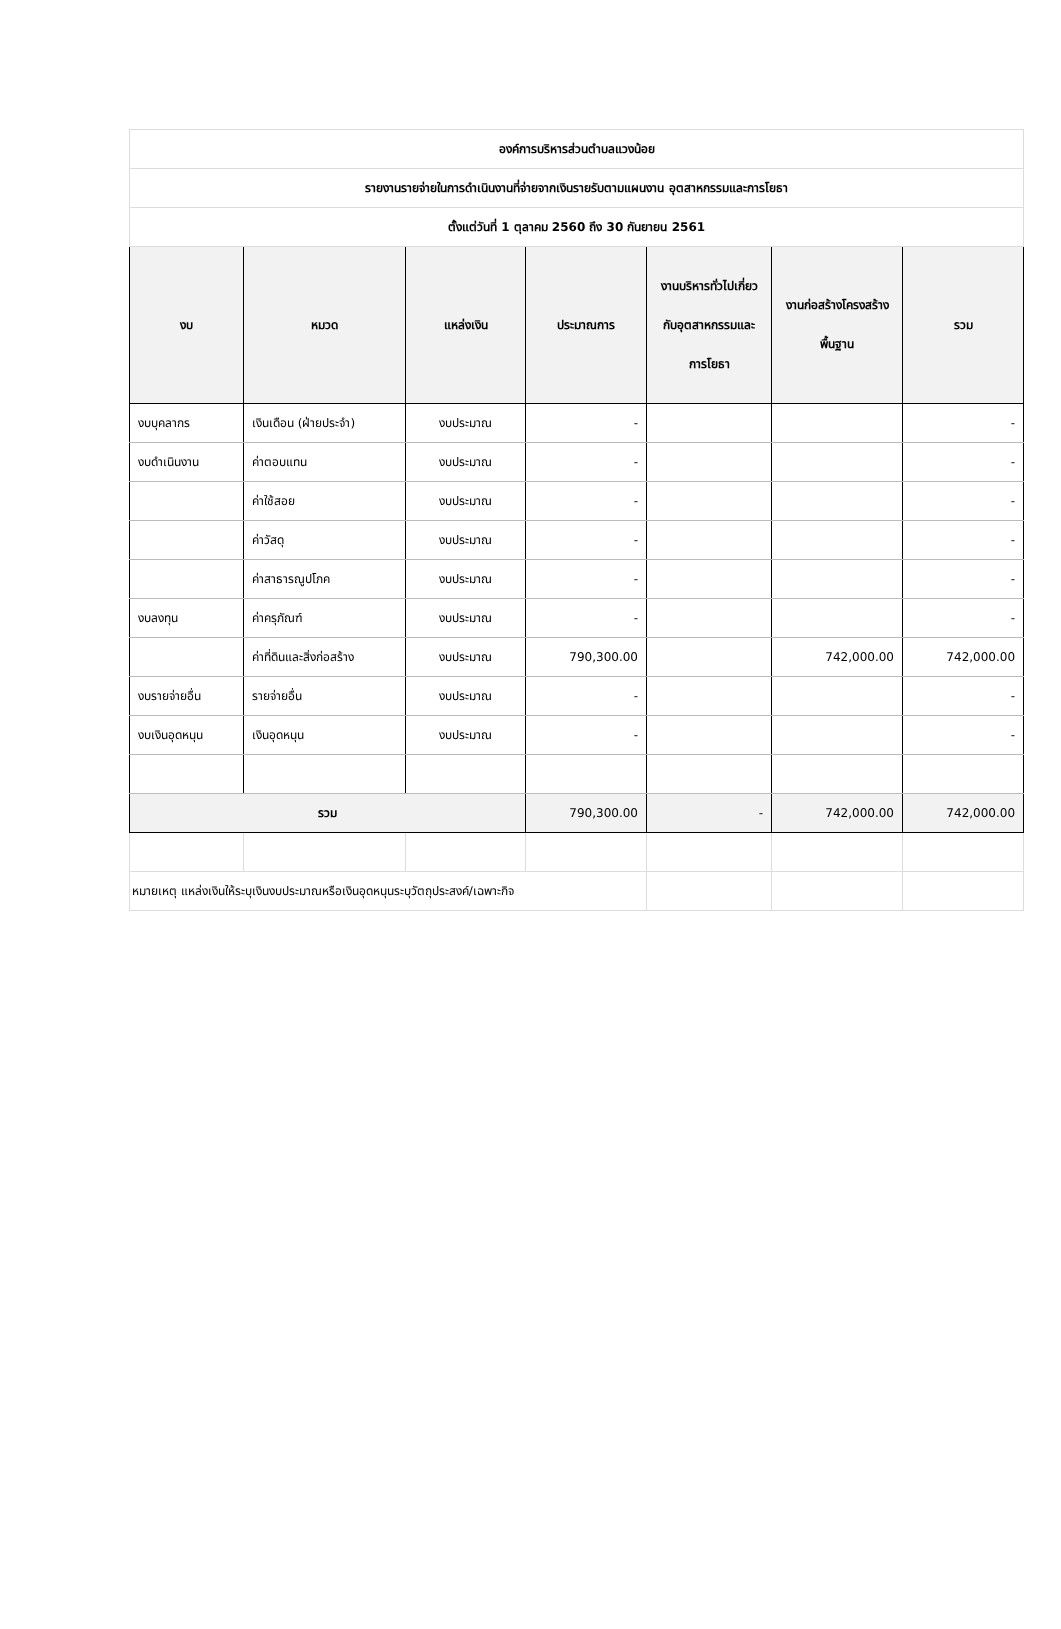| องค์การบริหารส่วนตำบลแวงน้อย | | | | | | |
| รายงานรายจ่ายในการดำเนินงานที่จ่ายจากเงินรายรับตามแผนงาน อุตสาหกรรมและการโยธา | | | | | | |
| ตั้งแต่วันที่ 1 ตุลาคม 2560 ถึง 30 กันยายน 2561 | | | | | | |
| งบ | หมวด | แหล่งเงิน | ประมาณการ | งานบริหารทั่วไปเกี่ยวกับอุตสาหกรรมและการโยธา | งานก่อสร้างโครงสร้างพื้นฐาน | รวม |
| งบบุคลากร | เงินเดือน (ฝ่ายประจำ) | งบประมาณ | - | | | - |
| งบดำเนินงาน | ค่าตอบแทน | งบประมาณ | - | | | - |
| | ค่าใช้สอย | งบประมาณ | - | | | - |
| | ค่าวัสดุ | งบประมาณ | - | | | - |
| | ค่าสาธารณูปโภค | งบประมาณ | - | | | - |
| งบลงทุน | ค่าครุภัณฑ์ | งบประมาณ | - | | | - |
| | ค่าที่ดินและสิ่งก่อสร้าง | งบประมาณ | 790,300.00 | | 742,000.00 | 742,000.00 |
| งบรายจ่ายอื่น | รายจ่ายอื่น | งบประมาณ | - | | | - |
| งบเงินอุดหนุน | เงินอุดหนุน | งบประมาณ | - | | | - |
| รวม | | | 790,300.00 | - | 742,000.00 | 742,000.00 |
| หมายเหตุ แหล่งเงินให้ระบุเงินงบประมาณหรือเงินอุดหนุนระบุวัตถุประสงค์/เฉพาะกิจ | | | | | | |